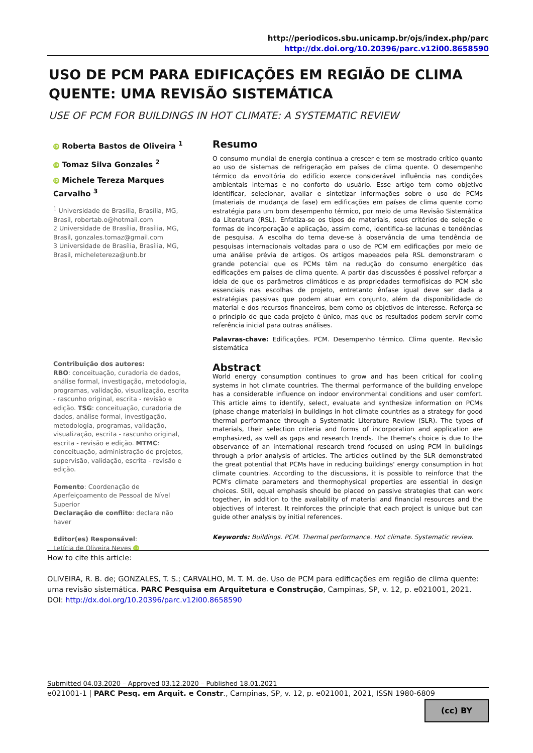http://periodicos.sbu.unicamp.br/ojs/index.php/parc
http://dx.doi.org/10.20396/parc.v12i00.8658590
USO DE PCM PARA EDIFICAÇÕES EM REGIÃO DE CLIMA QUENTE: UMA REVISÃO SISTEMÁTICA
USE OF PCM FOR BUILDINGS IN HOT CLIMATE: A SYSTEMATIC REVIEW
iD Roberta Bastos de Oliveira <sup>1</sup>
iD Tomaz Silva Gonzales <sup>2</sup>
iD Michele Tereza Marques Carvalho <sup>3</sup>
<sup>1</sup> Universidade de Brasília, Brasília, MG, Brasil, robertab.o@hotmail.com
2 Universidade de Brasília, Brasília, MG, Brasil, gonzales.tomaz@gmail.com
3 Universidade de Brasília, Brasília, MG, Brasil, micheletereza@unb.br
Contribuição dos autores:
RBO: conceituação, curadoria de dados, análise formal, investigação, metodologia, programas, validação, visualização, escrita - rascunho original, escrita - revisão e edição. TSG: conceituação, curadoria de dados, análise formal, investigação, metodologia, programas, validação, visualização, escrita - rascunho original, escrita - revisão e edição. MTMC: conceituação, administração de projetos, supervisão, validação, escrita - revisão e edição.
Fomento: Coordenação de Aperfeiçoamento de Pessoal de Nível Superior
Declaração de conflito: declara não haver
Editor(es) Responsável:
Letícia de Oliveira Neves iD
Resumo
O consumo mundial de energia continua a crescer e tem se mostrado crítico quanto ao uso de sistemas de refrigeração em países de clima quente. O desempenho térmico da envoltória do edifício exerce considerável influência nas condições ambientais internas e no conforto do usuário. Esse artigo tem como objetivo identificar, selecionar, avaliar e sintetizar informações sobre o uso de PCMs (materiais de mudança de fase) em edificações em países de clima quente como estratégia para um bom desempenho térmico, por meio de uma Revisão Sistemática da Literatura (RSL). Enfatiza-se os tipos de materiais, seus critérios de seleção e formas de incorporação e aplicação, assim como, identifica-se lacunas e tendências de pesquisa. A escolha do tema deve-se à observância de uma tendência de pesquisas internacionais voltadas para o uso de PCM em edificações por meio de uma análise prévia de artigos. Os artigos mapeados pela RSL demonstraram o grande potencial que os PCMs têm na redução do consumo energético das edificações em países de clima quente. A partir das discussões é possível reforçar a ideia de que os parâmetros climáticos e as propriedades termofísicas do PCM são essenciais nas escolhas de projeto, entretanto ênfase igual deve ser dada a estratégias passivas que podem atuar em conjunto, além da disponibilidade do material e dos recursos financeiros, bem como os objetivos de interesse. Reforça-se o princípio de que cada projeto é único, mas que os resultados podem servir como referência inicial para outras análises.
Palavras-chave: Edificações. PCM. Desempenho térmico. Clima quente. Revisão sistemática
Abstract
World energy consumption continues to grow and has been critical for cooling systems in hot climate countries. The thermal performance of the building envelope has a considerable influence on indoor environmental conditions and user comfort. This article aims to identify, select, evaluate and synthesize information on PCMs (phase change materials) in buildings in hot climate countries as a strategy for good thermal performance through a Systematic Literature Review (SLR). The types of materials, their selection criteria and forms of incorporation and application are emphasized, as well as gaps and research trends. The theme's choice is due to the observance of an international research trend focused on using PCM in buildings through a prior analysis of articles. The articles outlined by the SLR demonstrated the great potential that PCMs have in reducing buildings' energy consumption in hot climate countries. According to the discussions, it is possible to reinforce that the PCM's climate parameters and thermophysical properties are essential in design choices. Still, equal emphasis should be placed on passive strategies that can work together, in addition to the availability of material and financial resources and the objectives of interest. It reinforces the principle that each project is unique but can guide other analysis by initial references.
Keywords: Buildings. PCM. Thermal performance. Hot climate. Systematic review.
How to cite this article:
OLIVEIRA, R. B. de; GONZALES, T. S.; CARVALHO, M. T. M. de. Uso de PCM para edificações em região de clima quente: uma revisão sistemática. PARC Pesquisa em Arquitetura e Construção, Campinas, SP, v. 12, p. e021001, 2021. DOI: http://dx.doi.org/10.20396/parc.v12i00.8658590
Submitted 04.03.2020 – Approved 03.12.2020 – Published 18.01.2021
e021001-1 | PARC Pesq. em Arquit. e Constr., Campinas, SP, v. 12, p. e021001, 2021, ISSN 1980-6809
(cc) BY